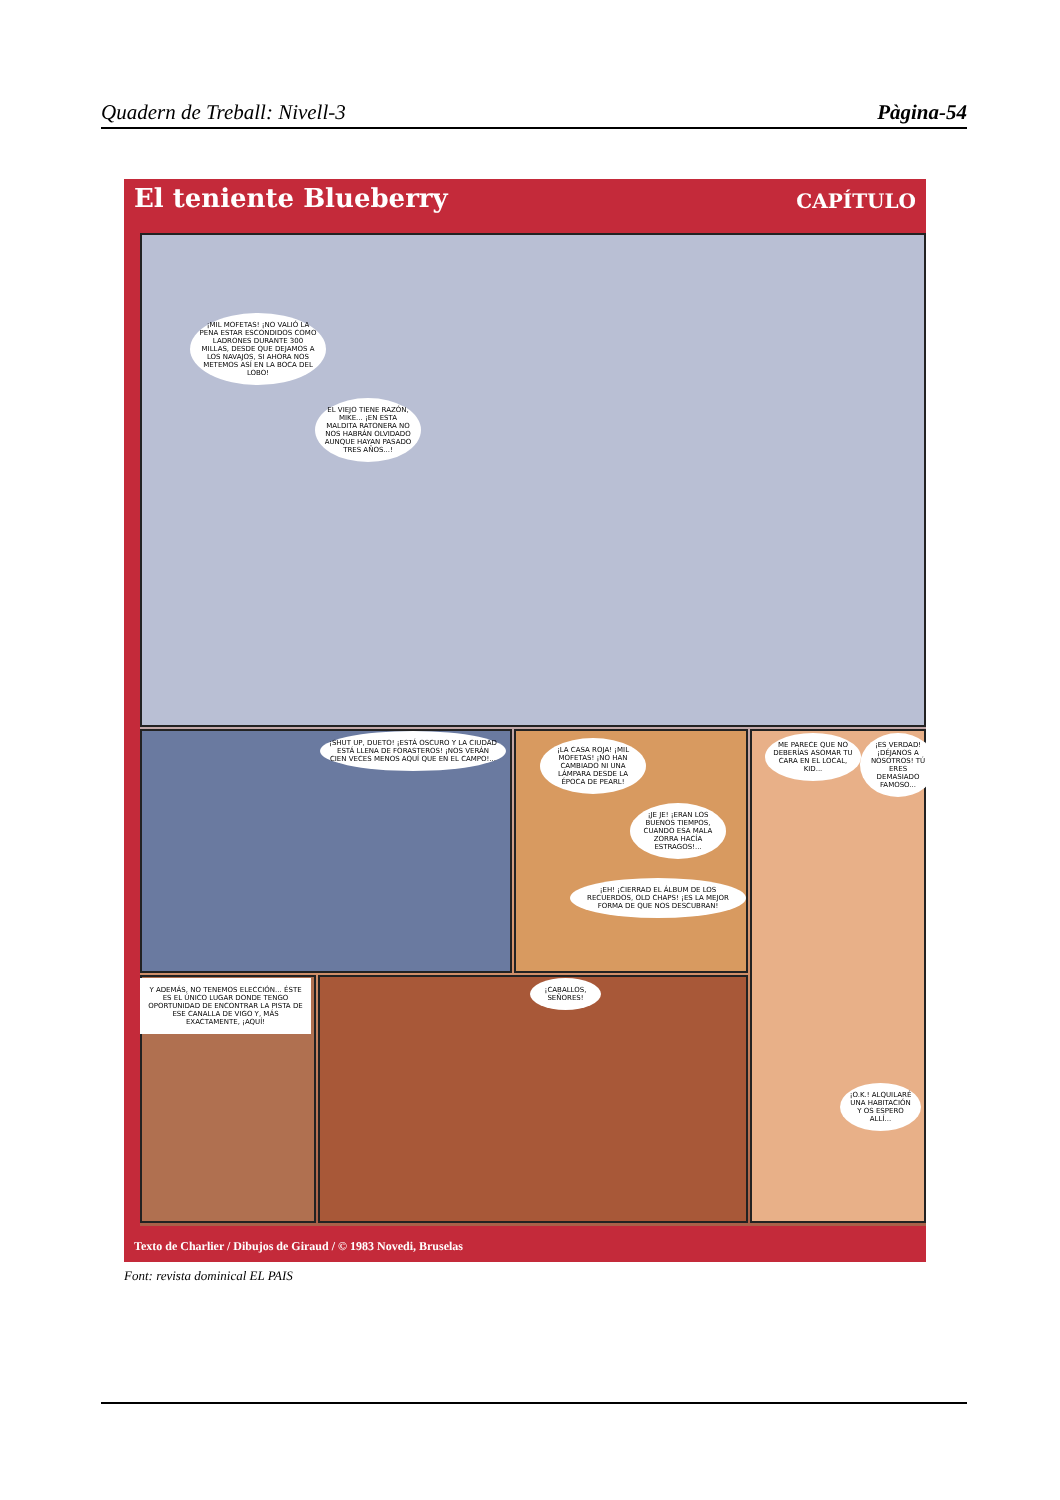Quadern de Treball: Nivell-3 Pàgina-54
El teniente Blueberry CAPÍTULO
¡MIL MOFETAS! ¡NO VALIÓ LA PENA ESTAR ESCONDIDOS COMO LADRONES DURANTE 300 MILLAS, DESDE QUE DEJAMOS A LOS NAVAJOS, SI AHORA NOS METEMOS ASÍ EN LA BOCA DEL LOBO!
EL VIEJO TIENE RAZÓN, MIKE... ¡EN ESTA MALDITA RATONERA NO NOS HABRÁN OLVIDADO AUNQUE HAYAN PASADO TRES AÑOS...!
¡SHUT UP, DUETO! ¡ESTÁ OSCURO Y LA CIUDAD ESTÁ LLENA DE FORASTEROS! ¡NOS VERÁN CIEN VECES MENOS AQUÍ QUE EN EL CAMPO!...
¡LA CASA ROJA! ¡MIL MOFETAS! ¡NO HAN CAMBIADO NI UNA LÁMPARA DESDE LA ÉPOCA DE PEARL!
¡JE JE! ¡ERAN LOS BUENOS TIEMPOS, CUANDO ESA MALA ZORRA HACÍA ESTRAGOS!...
¡EH! ¡CIERRAD EL ÁLBUM DE LOS RECUERDOS, OLD CHAPS! ¡ES LA MEJOR FORMA DE QUE NOS DESCUBRAN!
ME PARECE QUE NO DEBERÍAS ASOMAR TU CARA EN EL LOCAL, KID...
¡ES VERDAD! ¡DÉJANOS A NOSOTROS! TÚ ERES DEMASIADO FAMOSO...
Y ADEMÁS, NO TENEMOS ELECCIÓN... ÉSTE ES EL ÚNICO LUGAR DONDE TENGO OPORTUNIDAD DE ENCONTRAR LA PISTA DE ESE CANALLA DE VIGO Y, MÁS EXACTAMENTE, ¡AQUÍ!
¡CABALLOS, SEÑORES!
¡O.K.! ALQUILARÉ UNA HABITACIÓN Y OS ESPERO ALLÍ...
Texto de Charlier / Dibujos de Giraud / © 1983 Novedi, Bruselas
Font: revista dominical EL PAIS